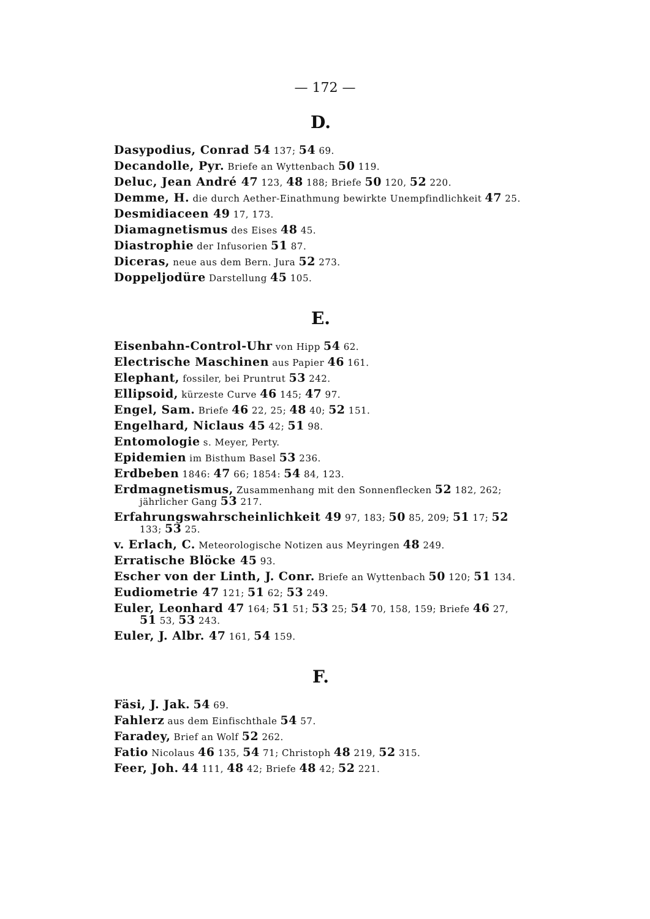— 172 —
D.
Dasypodius, Conrad 54 137; 54 69.
Decandolle, Pyr. Briefe an Wyttenbach 50 119.
Deluc, Jean André 47 123, 48 188; Briefe 50 120, 52 220.
Demme, H. die durch Aether-Einathmung bewirkte Unempfindlichkeit 47 25.
Desmidiaceen 49 17, 173.
Diamagnetismus des Eises 48 45.
Diastrophie der Infusorien 51 87.
Diceras, neue aus dem Bern. Jura 52 273.
Doppeljodüre Darstellung 45 105.
E.
Eisenbahn-Control-Uhr von Hipp 54 62.
Electrische Maschinen aus Papier 46 161.
Elephant, fossiler, bei Pruntrut 53 242.
Ellipsoid, kürzeste Curve 46 145; 47 97.
Engel, Sam. Briefe 46 22, 25; 48 40; 52 151.
Engelhard, Niclaus 45 42; 51 98.
Entomologie s. Meyer, Perty.
Epidemien im Bisthum Basel 53 236.
Erdbeben 1846: 47 66; 1854: 54 84, 123.
Erdmagnetismus, Zusammenhang mit den Sonnenflecken 52 182, 262; jährlicher Gang 53 217.
Erfahrungswahrscheinlichkeit 49 97, 183; 50 85, 209; 51 17; 52 133; 53 25.
v. Erlach, C. Meteorologische Notizen aus Meyringen 48 249.
Erratische Blöcke 45 93.
Escher von der Linth, J. Conr. Briefe an Wyttenbach 50 120; 51 134.
Eudiometrie 47 121; 51 62; 53 249.
Euler, Leonhard 47 164; 51 51; 53 25; 54 70, 158, 159; Briefe 46 27, 51 53, 53 243.
Euler, J. Albr. 47 161, 54 159.
F.
Fäsi, J. Jak. 54 69.
Fahlerz aus dem Einfischthale 54 57.
Faradey, Brief an Wolf 52 262.
Fatio Nicolaus 46 135, 54 71; Christoph 48 219, 52 315.
Feer, Joh. 44 111, 48 42; Briefe 48 42; 52 221.